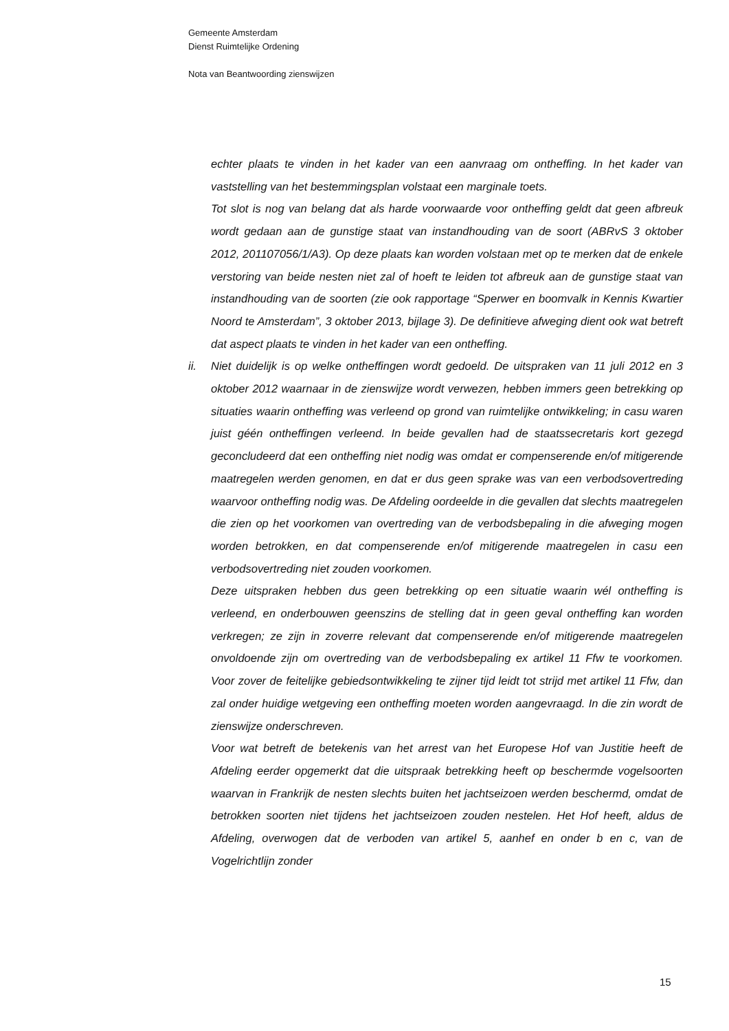Gemeente Amsterdam
Dienst Ruimtelijke Ordening
Nota van Beantwoording zienswijzen
echter plaats te vinden in het kader van een aanvraag om ontheffing. In het kader van vaststelling van het bestemmingsplan volstaat een marginale toets.
Tot slot is nog van belang dat als harde voorwaarde voor ontheffing geldt dat geen afbreuk wordt gedaan aan de gunstige staat van instandhouding van de soort (ABRvS 3 oktober 2012, 201107056/1/A3). Op deze plaats kan worden volstaan met op te merken dat de enkele verstoring van beide nesten niet zal of hoeft te leiden tot afbreuk aan de gunstige staat van instandhouding van de soorten (zie ook rapportage “Sperwer en boomvalk in Kennis Kwartier Noord te Amsterdam”, 3 oktober 2013, bijlage 3). De definitieve afweging dient ook wat betreft dat aspect plaats te vinden in het kader van een ontheffing.
ii. Niet duidelijk is op welke ontheffingen wordt gedoeld. De uitspraken van 11 juli 2012 en 3 oktober 2012 waarnaar in de zienswijze wordt verwezen, hebben immers geen betrekking op situaties waarin ontheffing was verleend op grond van ruimtelijke ontwikkeling; in casu waren juist géén ontheffingen verleend. In beide gevallen had de staatssecretaris kort gezegd geconcludeerd dat een ontheffing niet nodig was omdat er compenserende en/of mitigerende maatregelen werden genomen, en dat er dus geen sprake was van een verbodsovertreding waarvoor ontheffing nodig was. De Afdeling oordeelde in die gevallen dat slechts maatregelen die zien op het voorkomen van overtreding van de verbodsbepaling in die afweging mogen worden betrokken, en dat compenserende en/of mitigerende maatregelen in casu een verbodsovertreding niet zouden voorkomen.
Deze uitspraken hebben dus geen betrekking op een situatie waarin wél ontheffing is verleend, en onderbouwen geenszins de stelling dat in geen geval ontheffing kan worden verkregen; ze zijn in zoverre relevant dat compenserende en/of mitigerende maatregelen onvoldoende zijn om overtreding van de verbodsbepaling ex artikel 11 Ffw te voorkomen. Voor zover de feitelijke gebiedsontwikkeling te zijner tijd leidt tot strijd met artikel 11 Ffw, dan zal onder huidige wetgeving een ontheffing moeten worden aangevraagd. In die zin wordt de zienswijze onderschreven.
Voor wat betreft de betekenis van het arrest van het Europese Hof van Justitie heeft de Afdeling eerder opgemerkt dat die uitspraak betrekking heeft op beschermde vogelsoorten waarvan in Frankrijk de nesten slechts buiten het jachtseizoen werden beschermd, omdat de betrokken soorten niet tijdens het jachtseizoen zouden nestelen. Het Hof heeft, aldus de Afdeling, overwogen dat de verboden van artikel 5, aanhef en onder b en c, van de Vogelrichtlijn zonder
15